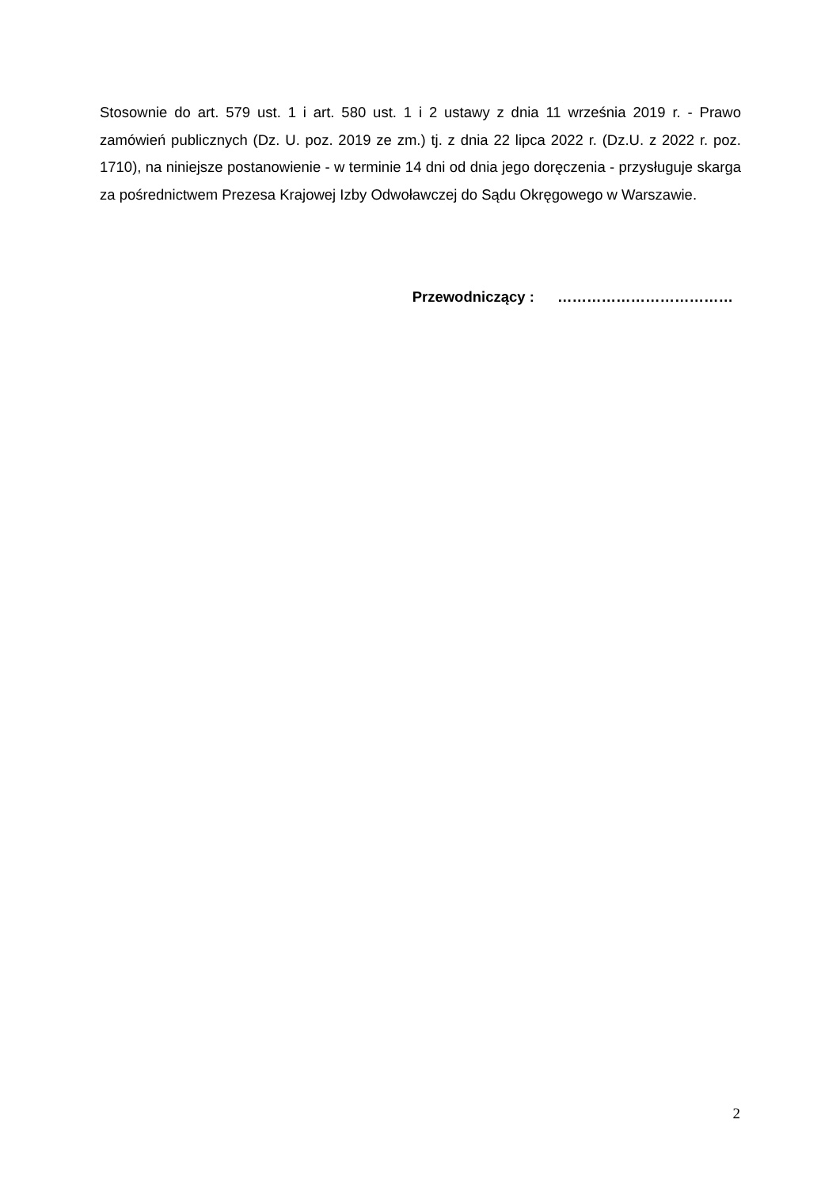Stosownie do art. 579 ust. 1 i art. 580 ust. 1 i 2 ustawy z dnia 11 września 2019 r. - Prawo zamówień publicznych (Dz. U. poz. 2019 ze zm.) tj. z dnia 22 lipca 2022 r. (Dz.U. z 2022 r. poz. 1710), na niniejsze postanowienie - w terminie 14 dni od dnia jego doręczenia - przysługuje skarga za pośrednictwem Prezesa Krajowej Izby Odwoławczej do Sądu Okręgowego w Warszawie.
Przewodniczący : ………………………………
2